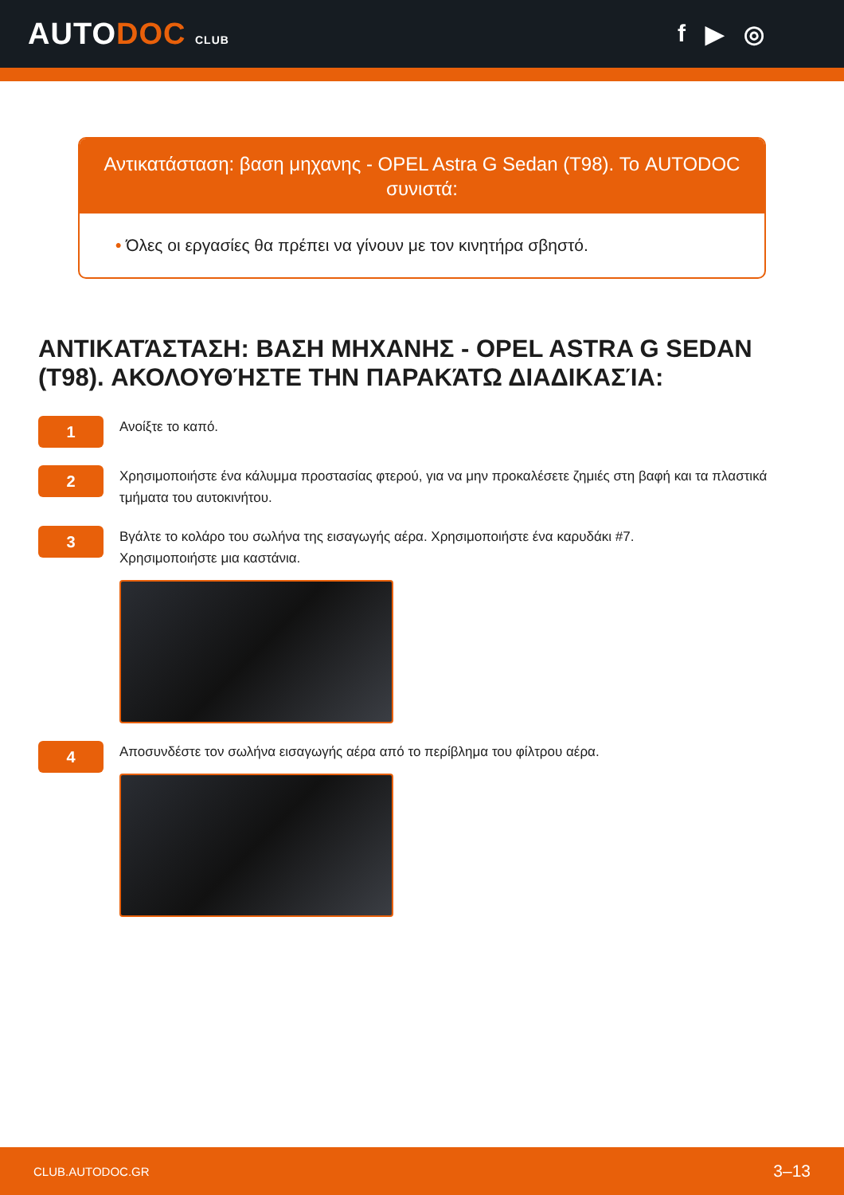AUTODOC CLUB
f ▶ ◎
Αντικατάσταση: βαση μηχανης - OPEL Astra G Sedan (T98). Το AUTODOC συνιστά:
• Όλες οι εργασίες θα πρέπει να γίνουν με τον κινητήρα σβηστό.
ΑΝΤΙΚΑΤΆΣΤΑΣΗ: ΒΑΣΗ ΜΗΧΑΝΗΣ - OPEL ASTRA G SEDAN (T98). ΑΚΟΛΟΥΘΉΣΤΕ ΤΗΝ ΠΑΡΑΚΆΤΩ ΔΙΑΔΙΚΑΣΊΑ:
1
Ανοίξτε το καπό.
2
Χρησιμοποιήστε ένα κάλυμμα προστασίας φτερού, για να μην προκαλέσετε ζημιές στη βαφή και τα πλαστικά τμήματα του αυτοκινήτου.
3
Βγάλτε το κολάρο του σωλήνα της εισαγωγής αέρα. Χρησιμοποιήστε ένα καρυδάκι #7.
Χρησιμοποιήστε μια καστάνια.
4
Αποσυνδέστε τον σωλήνα εισαγωγής αέρα από το περίβλημα του φίλτρου αέρα.
CLUB.AUTODOC.GR 3–13